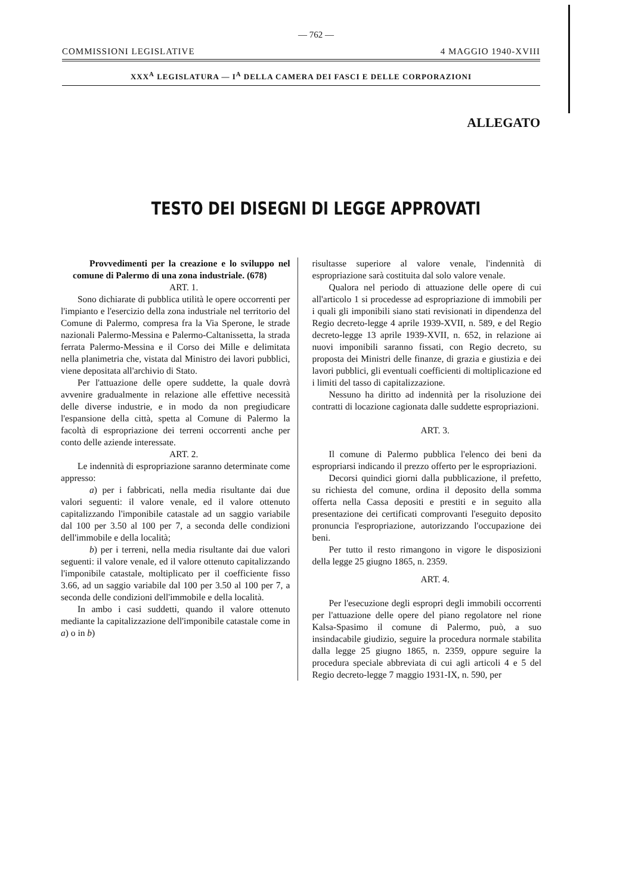— 762 —
COMMISSIONI LEGISLATIVE 4 MAGGIO 1940-XVIII
XXX<sup>A</sup> LEGISLATURA — I<sup>A</sup> DELLA CAMERA DEI FASCI E DELLE CORPORAZIONI
ALLEGATO
TESTO DEI DISEGNI DI LEGGE APPROVATI
Provvedimenti per la creazione e lo sviluppo nel comune di Palermo di una zona industriale. (678)
ART. 1.
Sono dichiarate di pubblica utilità le opere occorrenti per l'impianto e l'esercizio della zona industriale nel territorio del Comune di Palermo, compresa fra la Via Sperone, le strade nazionali Palermo-Messina e Palermo-Caltanissetta, la strada ferrata Palermo-Messina e il Corso dei Mille e delimitata nella planimetria che, vistata dal Ministro dei lavori pubblici, viene depositata all'archivio di Stato.
Per l'attuazione delle opere suddette, la quale dovrà avvenire gradualmente in relazione alle effettive necessità delle diverse industrie, e in modo da non pregiudicare l'espansione della città, spetta al Comune di Palermo la facoltà di espropriazione dei terreni occorrenti anche per conto delle aziende interessate.
ART. 2.
Le indennità di espropriazione saranno determinate come appresso:
a) per i fabbricati, nella media risultante dai due valori seguenti: il valore venale, ed il valore ottenuto capitalizzando l'imponibile catastale ad un saggio variabile dal 100 per 3.50 al 100 per 7, a seconda delle condizioni dell'immobile e della località;
b) per i terreni, nella media risultante dai due valori seguenti: il valore venale, ed il valore ottenuto capitalizzando l'imponibile catastale, moltiplicato per il coefficiente fisso 3.66, ad un saggio variabile dal 100 per 3.50 al 100 per 7, a seconda delle condizioni dell'immobile e della località.
In ambo i casi suddetti, quando il valore ottenuto mediante la capitalizzazione dell'imponibile catastale come in a) o in b)
risultasse superiore al valore venale, l'indennità di espropriazione sarà costituita dal solo valore venale.
Qualora nel periodo di attuazione delle opere di cui all'articolo 1 si procedesse ad espropriazione di immobili per i quali gli imponibili siano stati revisionati in dipendenza del Regio decreto-legge 4 aprile 1939-XVII, n. 589, e del Regio decreto-legge 13 aprile 1939-XVII, n. 652, in relazione ai nuovi imponibili saranno fissati, con Regio decreto, su proposta dei Ministri delle finanze, di grazia e giustizia e dei lavori pubblici, gli eventuali coefficienti di moltiplicazione ed i limiti del tasso di capitalizzazione.
Nessuno ha diritto ad indennità per la risoluzione dei contratti di locazione cagionata dalle suddette espropriazioni.
ART. 3.
Il comune di Palermo pubblica l'elenco dei beni da espropriarsi indicando il prezzo offerto per le espropriazioni.
Decorsi quindici giorni dalla pubblicazione, il prefetto, su richiesta del comune, ordina il deposito della somma offerta nella Cassa depositi e prestiti e in seguito alla presentazione dei certificati comprovanti l'eseguito deposito pronuncia l'espropriazione, autorizzando l'occupazione dei beni.
Per tutto il resto rimangono in vigore le disposizioni della legge 25 giugno 1865, n. 2359.
ART. 4.
Per l'esecuzione degli espropri degli immobili occorrenti per l'attuazione delle opere del piano regolatore nel rione Kalsa-Spasimo il comune di Palermo, può, a suo insindacabile giudizio, seguire la procedura normale stabilita dalla legge 25 giugno 1865, n. 2359, oppure seguire la procedura speciale abbreviata di cui agli articoli 4 e 5 del Regio decreto-legge 7 maggio 1931-IX, n. 590, per